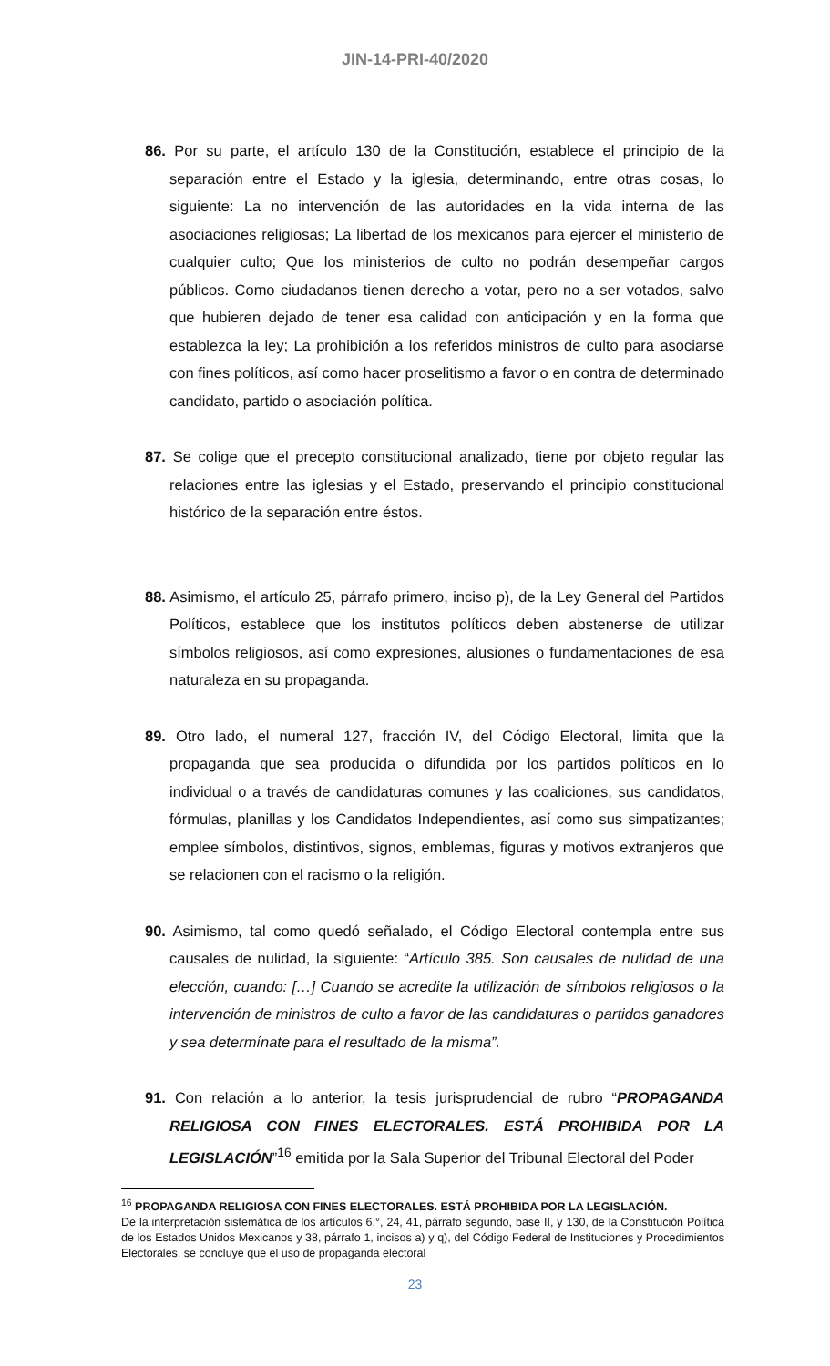JIN-14-PRI-40/2020
86. Por su parte, el artículo 130 de la Constitución, establece el principio de la separación entre el Estado y la iglesia, determinando, entre otras cosas, lo siguiente: La no intervención de las autoridades en la vida interna de las asociaciones religiosas; La libertad de los mexicanos para ejercer el ministerio de cualquier culto; Que los ministerios de culto no podrán desempeñar cargos públicos. Como ciudadanos tienen derecho a votar, pero no a ser votados, salvo que hubieren dejado de tener esa calidad con anticipación y en la forma que establezca la ley; La prohibición a los referidos ministros de culto para asociarse con fines políticos, así como hacer proselitismo a favor o en contra de determinado candidato, partido o asociación política.
87. Se colige que el precepto constitucional analizado, tiene por objeto regular las relaciones entre las iglesias y el Estado, preservando el principio constitucional histórico de la separación entre éstos.
88. Asimismo, el artículo 25, párrafo primero, inciso p), de la Ley General del Partidos Políticos, establece que los institutos políticos deben abstenerse de utilizar símbolos religiosos, así como expresiones, alusiones o fundamentaciones de esa naturaleza en su propaganda.
89. Otro lado, el numeral 127, fracción IV, del Código Electoral, limita que la propaganda que sea producida o difundida por los partidos políticos en lo individual o a través de candidaturas comunes y las coaliciones, sus candidatos, fórmulas, planillas y los Candidatos Independientes, así como sus simpatizantes; emplee símbolos, distintivos, signos, emblemas, figuras y motivos extranjeros que se relacionen con el racismo o la religión.
90. Asimismo, tal como quedó señalado, el Código Electoral contempla entre sus causales de nulidad, la siguiente: “Artículo 385. Son causales de nulidad de una elección, cuando: […] Cuando se acredite la utilización de símbolos religiosos o la intervención de ministros de culto a favor de las candidaturas o partidos ganadores y sea determínate para el resultado de la misma”.
91. Con relación a lo anterior, la tesis jurisprudencial de rubro “PROPAGANDA RELIGIOSA CON FINES ELECTORALES. ESTÁ PROHIBIDA POR LA LEGISLACIÓN”<sup>16</sup> emitida por la Sala Superior del Tribunal Electoral del Poder
<sup>16</sup> PROPAGANDA RELIGIOSA CON FINES ELECTORALES. ESTÁ PROHIBIDA POR LA LEGISLACIÓN.
De la interpretación sistemática de los artículos 6.°, 24, 41, párrafo segundo, base II, y 130, de la Constitución Política de los Estados Unidos Mexicanos y 38, párrafo 1, incisos a) y q), del Código Federal de Instituciones y Procedimientos Electorales, se concluye que el uso de propaganda electoral
23